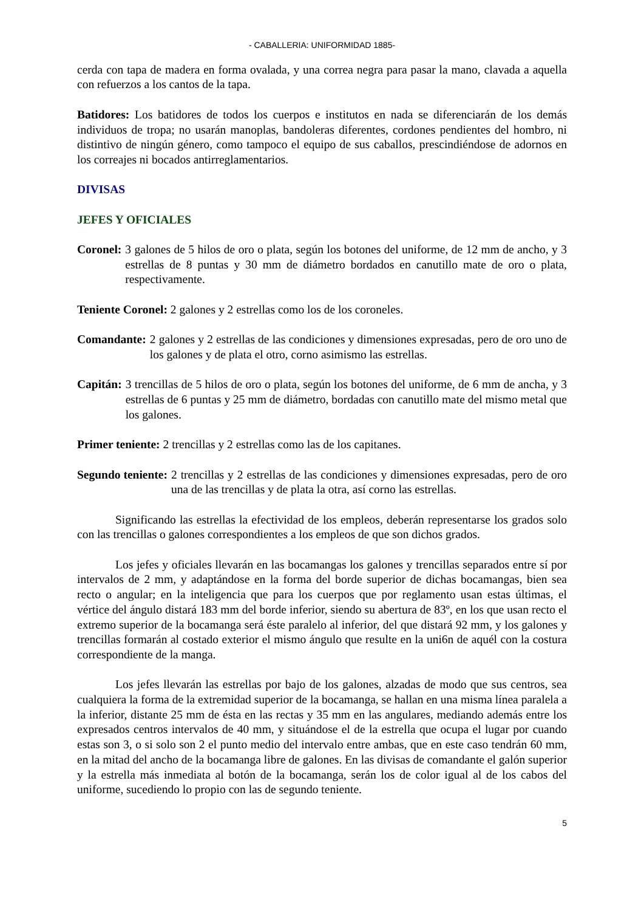- CABALLERIA: UNIFORMIDAD 1885-
cerda con tapa de madera en forma ovalada, y una correa negra para pasar la mano, clavada a aquella con refuerzos a los cantos de la tapa.
Batidores: Los batidores de todos los cuerpos e institutos en nada se diferenciarán de los demás individuos de tropa; no usarán manoplas, bandoleras diferentes, cordones pendientes del hombro, ni distintivo de ningún género, como tampoco el equipo de sus caballos, prescindiéndose de adornos en los correajes ni bocados antirreglamentarios.
DIVISAS
JEFES Y OFICIALES
Coronel: 3 galones de 5 hilos de oro o plata, según los botones del uniforme, de 12 mm de ancho, y 3 estrellas de 8 puntas y 30 mm de diámetro bordados en canutillo mate de oro o plata, respectivamente.
Teniente Coronel: 2 galones y 2 estrellas como los de los coroneles.
Comandante: 2 galones y 2 estrellas de las condiciones y dimensiones expresadas, pero de oro uno de los galones y de plata el otro, corno asimismo las estrellas.
Capitán: 3 trencillas de 5 hilos de oro o plata, según los botones del uniforme, de 6 mm de ancha, y 3 estrellas de 6 puntas y 25 mm de diámetro, bordadas con canutillo mate del mismo metal que los galones.
Primer teniente: 2 trencillas y 2 estrellas como las de los capitanes.
Segundo teniente: 2 trencillas y 2 estrellas de las condiciones y dimensiones expresadas, pero de oro una de las trencillas y de plata la otra, así corno las estrellas.
Significando las estrellas la efectividad de los empleos, deberán representarse los grados solo con las trencillas o galones correspondientes a los empleos de que son dichos grados.
Los jefes y oficiales llevarán en las bocamangas los galones y trencillas separados entre sí por intervalos de 2 mm, y adaptándose en la forma del borde superior de dichas bocamangas, bien sea recto o angular; en la inteligencia que para los cuerpos que por reglamento usan estas últimas, el vértice del ángulo distará 183 mm del borde inferior, siendo su abertura de 83º, en los que usan recto el extremo superior de la bocamanga será éste paralelo al inferior, del que distará 92 mm, y los galones y trencillas formarán al costado exterior el mismo ángulo que resulte en la uni6n de aquél con la costura correspondiente de la manga.
Los jefes llevarán las estrellas por bajo de los galones, alzadas de modo que sus centros, sea cualquiera la forma de la extremidad superior de la bocamanga, se hallan en una misma línea paralela a la inferior, distante 25 mm de ésta en las rectas y 35 mm en las angulares, mediando además entre los expresados centros intervalos de 40 mm, y situándose el de la estrella que ocupa el lugar por cuando estas son 3, o si solo son 2 el punto medio del intervalo entre ambas, que en este caso tendrán 60 mm, en la mitad del ancho de la bocamanga libre de galones. En las divisas de comandante el galón superior y la estrella más inmediata al botón de la bocamanga, serán los de color igual al de los cabos del uniforme, sucediendo lo propio con las de segundo teniente.
5